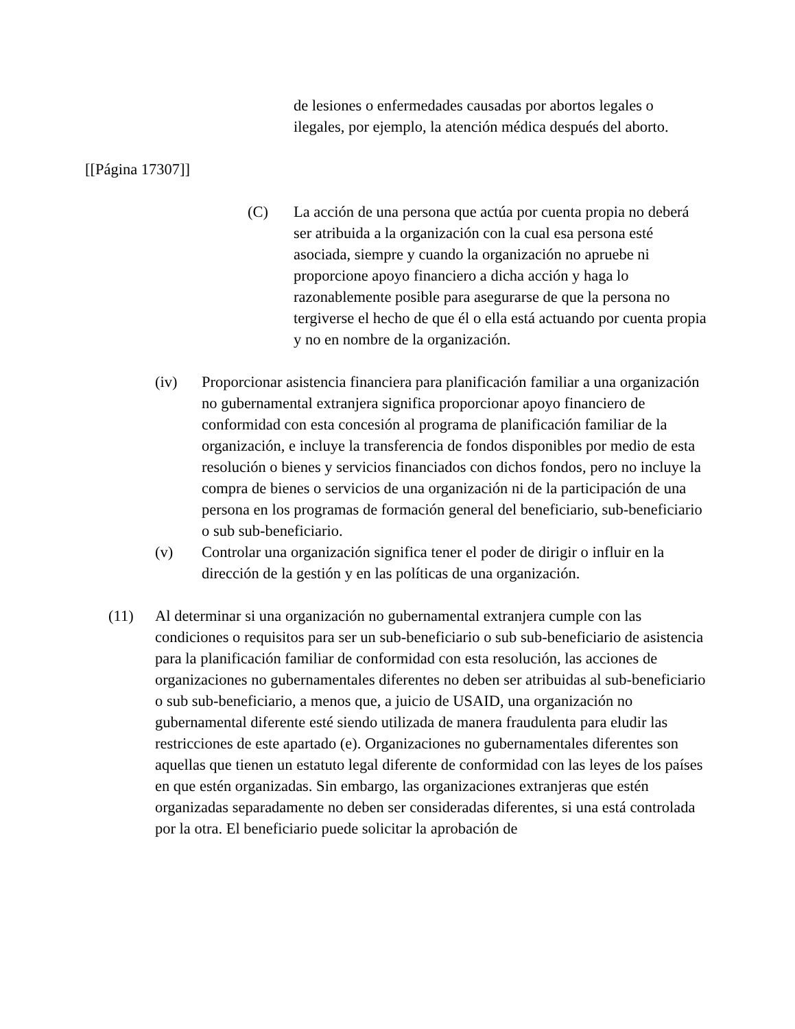de lesiones o enfermedades causadas por abortos legales o ilegales, por ejemplo, la atención médica después del aborto.
[[Página 17307]]
(C) La acción de una persona que actúa por cuenta propia no deberá ser atribuida a la organización con la cual esa persona esté asociada, siempre y cuando la organización no apruebe ni proporcione apoyo financiero a dicha acción y haga lo razonablemente posible para asegurarse de que la persona no tergiverse el hecho de que él o ella está actuando por cuenta propia y no en nombre de la organización.
(iv) Proporcionar asistencia financiera para planificación familiar a una organización no gubernamental extranjera significa proporcionar apoyo financiero de conformidad con esta concesión al programa de planificación familiar de la organización, e incluye la transferencia de fondos disponibles por medio de esta resolución o bienes y servicios financiados con dichos fondos, pero no incluye la compra de bienes o servicios de una organización ni de la participación de una persona en los programas de formación general del beneficiario, sub-beneficiario o sub sub-beneficiario.
(v) Controlar una organización significa tener el poder de dirigir o influir en la dirección de la gestión y en las políticas de una organización.
(11) Al determinar si una organización no gubernamental extranjera cumple con las condiciones o requisitos para ser un sub-beneficiario o sub sub-beneficiario de asistencia para la planificación familiar de conformidad con esta resolución, las acciones de organizaciones no gubernamentales diferentes no deben ser atribuidas al sub-beneficiario o sub sub-beneficiario, a menos que, a juicio de USAID, una organización no gubernamental diferente esté siendo utilizada de manera fraudulenta para eludir las restricciones de este apartado (e). Organizaciones no gubernamentales diferentes son aquellas que tienen un estatuto legal diferente de conformidad con las leyes de los países en que estén organizadas. Sin embargo, las organizaciones extranjeras que estén organizadas separadamente no deben ser consideradas diferentes, si una está controlada por la otra. El beneficiario puede solicitar la aprobación de